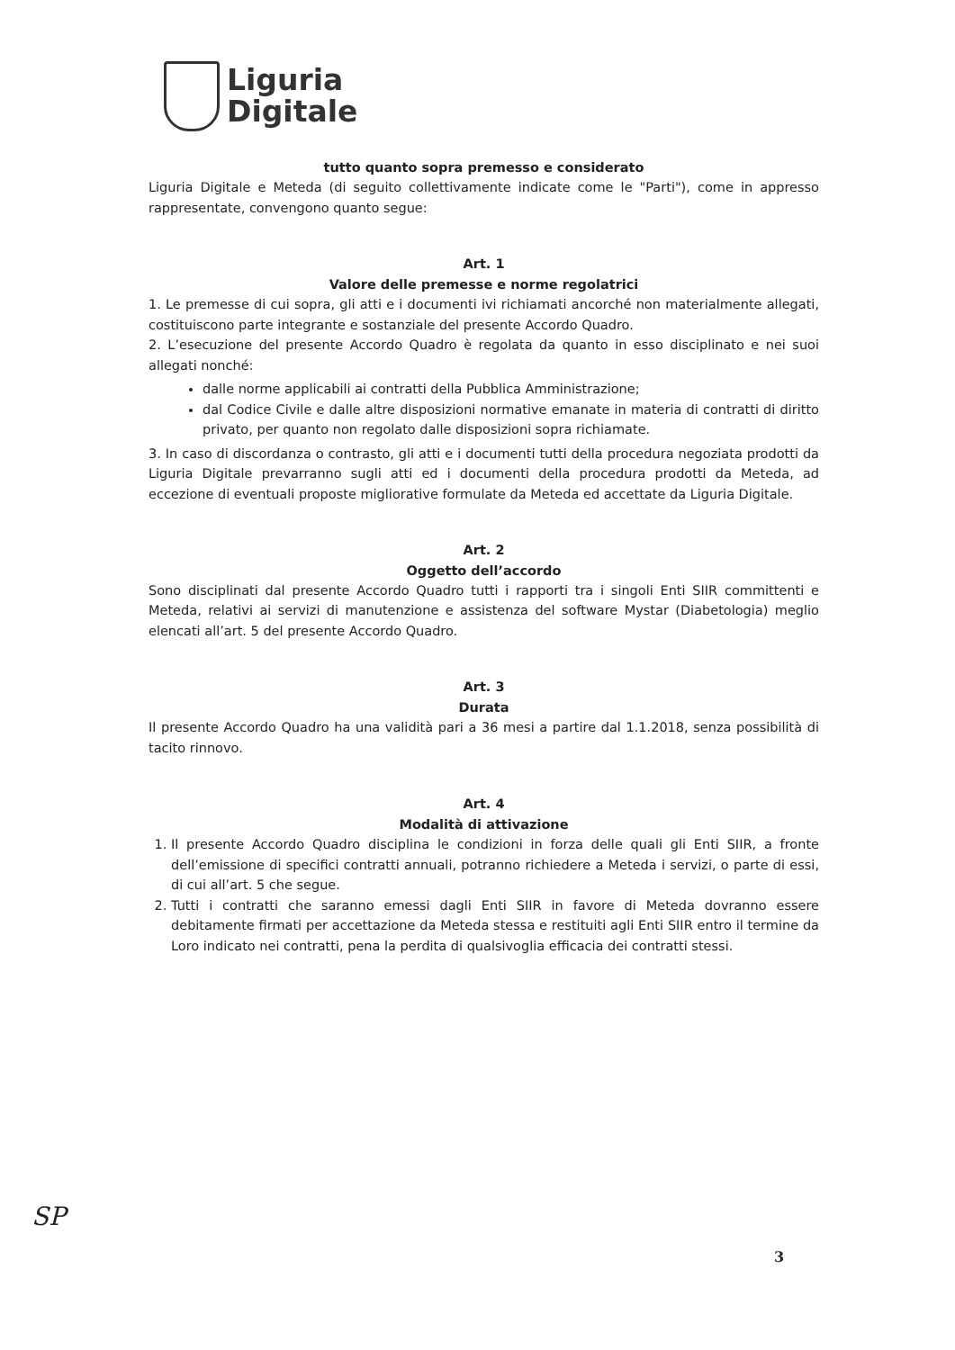Liguria
Digitale
tutto quanto sopra premesso e considerato
Liguria Digitale e Meteda (di seguito collettivamente indicate come le "Parti"), come in appresso rappresentate, convengono quanto segue:
Art. 1
Valore delle premesse e norme regolatrici
1. Le premesse di cui sopra, gli atti e i documenti ivi richiamati ancorché non materialmente allegati, costituiscono parte integrante e sostanziale del presente Accordo Quadro.
2. L’esecuzione del presente Accordo Quadro è regolata da quanto in esso disciplinato e nei suoi allegati nonché:
dalle norme applicabili ai contratti della Pubblica Amministrazione;
dal Codice Civile e dalle altre disposizioni normative emanate in materia di contratti di diritto privato, per quanto non regolato dalle disposizioni sopra richiamate.
3. In caso di discordanza o contrasto, gli atti e i documenti tutti della procedura negoziata prodotti da Liguria Digitale prevarranno sugli atti ed i documenti della procedura prodotti da Meteda, ad eccezione di eventuali proposte migliorative formulate da Meteda ed accettate da Liguria Digitale.
Art. 2
Oggetto dell’accordo
Sono disciplinati dal presente Accordo Quadro tutti i rapporti tra i singoli Enti SIIR committenti e Meteda, relativi ai servizi di manutenzione e assistenza del software Mystar (Diabetologia) meglio elencati all’art. 5 del presente Accordo Quadro.
Art. 3
Durata
Il presente Accordo Quadro ha una validità pari a 36 mesi a partire dal 1.1.2018, senza possibilità di tacito rinnovo.
Art. 4
Modalità di attivazione
1. Il presente Accordo Quadro disciplina le condizioni in forza delle quali gli Enti SIIR, a fronte dell’emissione di specifici contratti annuali, potranno richiedere a Meteda i servizi, o parte di essi, di cui all’art. 5 che segue.
2. Tutti i contratti che saranno emessi dagli Enti SIIR in favore di Meteda dovranno essere debitamente firmati per accettazione da Meteda stessa e restituiti agli Enti SIIR entro il termine da Loro indicato nei contratti, pena la perdita di qualsivoglia efficacia dei contratti stessi.
SP
3